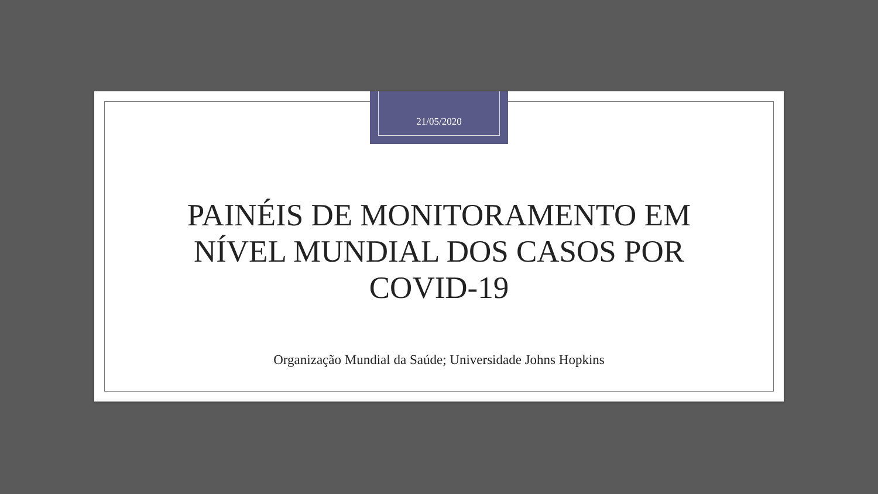21/05/2020
PAINÉIS DE MONITORAMENTO EM
NÍVEL MUNDIAL DOS CASOS POR
COVID-19
Organização Mundial da Saúde; Universidade Johns Hopkins